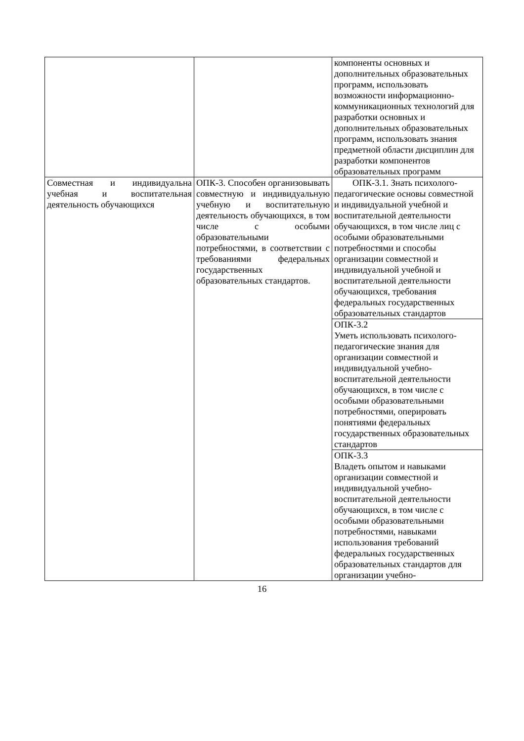| | | компоненты основных и дополнительных образовательных программ, использовать возможности информационно-коммуникационных технологий для разработки основных и дополнительных образовательных программ, использовать знания предметной области дисциплин для разработки компонентов образовательных программ |
| Совместная и индивидуальна учебная и воспитательная деятельность обучающихся | ОПК-3. Способен организовывать совместную и индивидуальную учебную и воспитательную деятельность обучающихся, в том числе с особыми образовательными потребностями, в соответствии с требованиями федеральных государственных образовательных стандартов. | ОПК-3.1. Знать психолого-педагогические основы совместной и индивидуальной учебной и воспитательной деятельности обучающихся, в том числе лиц с особыми образовательными потребностями и способы организации совместной и индивидуальной учебной и воспитательной деятельности обучающихся, требования федеральных государственных образовательных стандартов |
| | | ОПК-3.2 Уметь использовать психолого-педагогические знания для организации совместной и индивидуальной учебно-воспитательной деятельности обучающихся, в том числе с особыми образовательными потребностями, оперировать понятиями федеральных государственных образовательных стандартов |
| | | ОПК-3.3 Владеть опытом и навыками организации совместной и индивидуальной учебно-воспитательной деятельности обучающихся, в том числе с особыми образовательными потребностями, навыками использования требований федеральных государственных образовательных стандартов для организации учебно- |
16